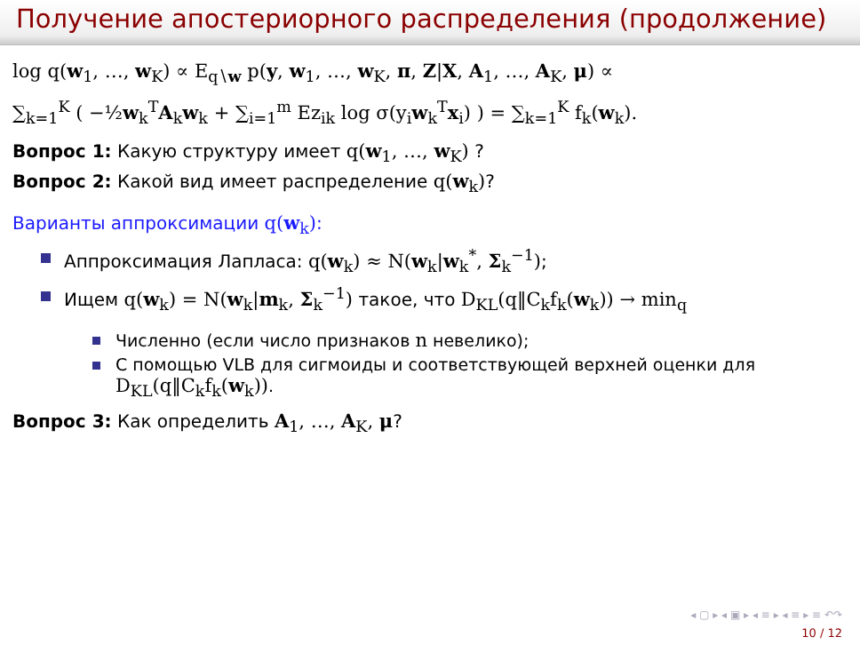Получение апостериорного распределения (продолжение)
log q(w<sub>1</sub>, …, w<sub>K</sub>) ∝ E<sub>q∖w</sub> p(y, w<sub>1</sub>, …, w<sub>K</sub>, π, Z|X, A<sub>1</sub>, …, A<sub>K</sub>, μ) ∝
∑<sub>k=1</sub><sup>K</sup> ( −½w<sub>k</sub><sup>T</sup>A<sub>k</sub>w<sub>k</sub> + ∑<sub>i=1</sub><sup>m</sup> Ez<sub>ik</sub> log σ(y<sub>i</sub>w<sub>k</sub><sup>T</sup>x<sub>i</sub>) ) = ∑<sub>k=1</sub><sup>K</sup> f<sub>k</sub>(w<sub>k</sub>).
Вопрос 1: Какую структуру имеет q(w<sub>1</sub>, …, w<sub>K</sub>) ?
Вопрос 2: Какой вид имеет распределение q(w<sub>k</sub>)?
Варианты аппроксимации q(w<sub>k</sub>):
Аппроксимация Лапласа: q(w<sub>k</sub>) ≈ N(w<sub>k</sub>|w<sub>k</sub><sup>*</sup>, Σ<sub>k</sub><sup>−1</sup>);
Ищем q(w<sub>k</sub>) = N(w<sub>k</sub>|m<sub>k</sub>, Σ<sub>k</sub><sup>−1</sup>) такое, что D<sub>KL</sub>(q‖C<sub>k</sub>f<sub>k</sub>(w<sub>k</sub>)) → min<sub>q</sub>
Численно (если число признаков n невелико);
С помощью VLB для сигмоиды и соответствующей верхней оценки для D<sub>KL</sub>(q‖C<sub>k</sub>f<sub>k</sub>(w<sub>k</sub>)).
Вопрос 3: Как определить A<sub>1</sub>, …, A<sub>K</sub>, μ?
◂ ▢ ▸ ◂ ▣ ▸ ◂ ≡ ▸ ◂ ≡ ▸ ≡ ↶↷
10 / 12